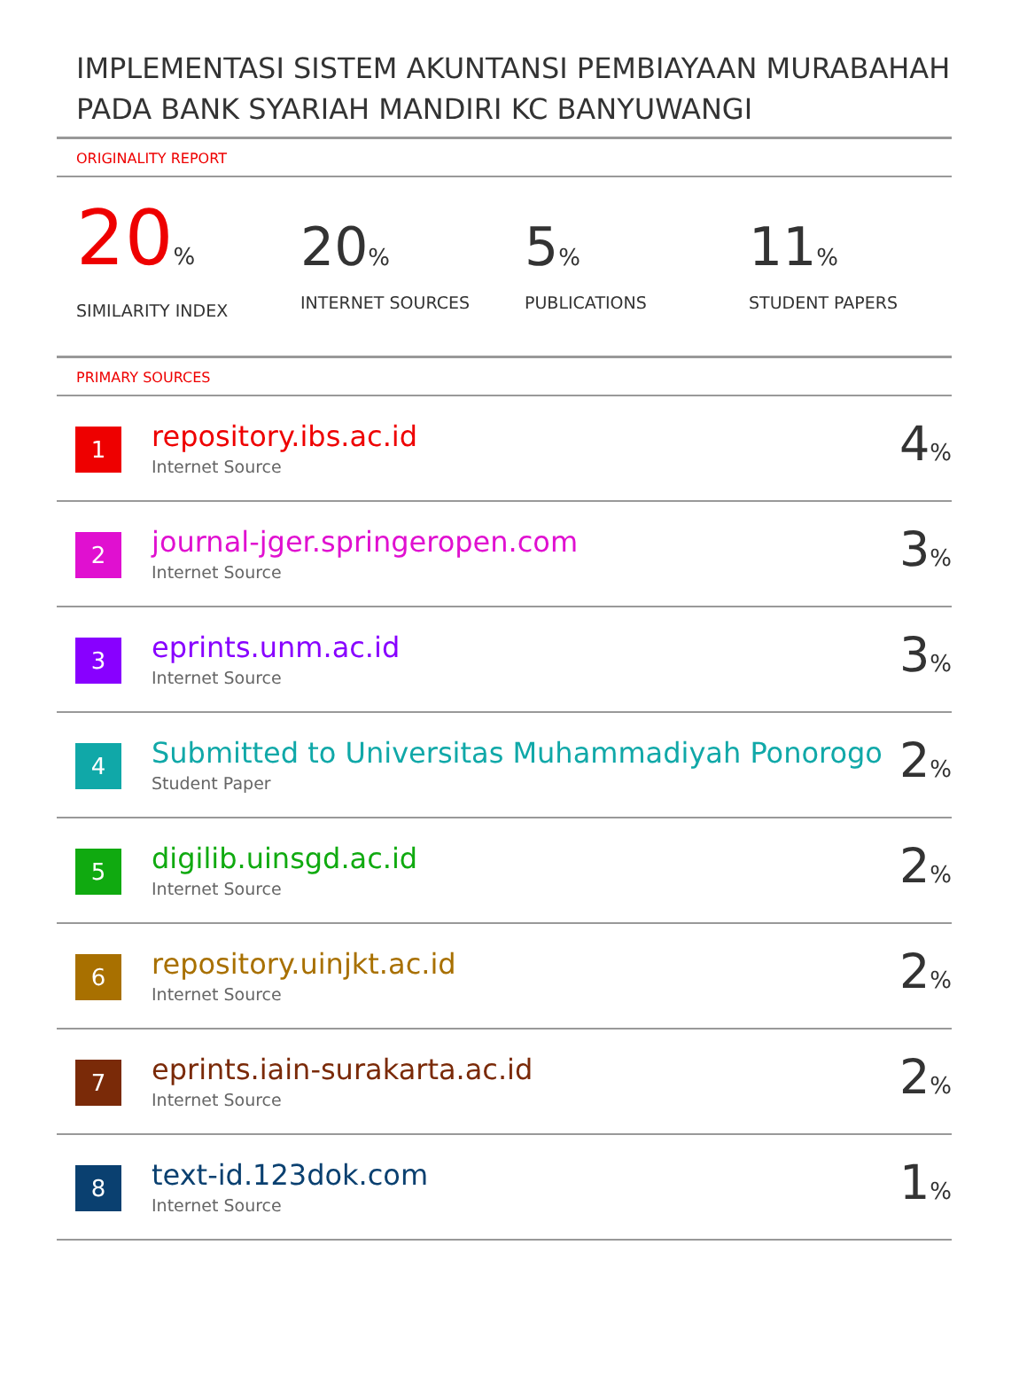IMPLEMENTASI SISTEM AKUNTANSI PEMBIAYAAN MURABAHAH PADA BANK SYARIAH MANDIRI KC BANYUWANGI
ORIGINALITY REPORT
20%
SIMILARITY INDEX
20%
INTERNET SOURCES
5%
PUBLICATIONS
11%
STUDENT PAPERS
PRIMARY SOURCES
| 1 | repository.ibs.ac.id Internet Source | 4 % |
| 2 | journal-jger.springeropen.com Internet Source | 3 % |
| 3 | eprints.unm.ac.id Internet Source | 3 % |
| 4 | Submitted to Universitas Muhammadiyah Ponorogo Student Paper | 2 % |
| 5 | digilib.uinsgd.ac.id Internet Source | 2 % |
| 6 | repository.uinjkt.ac.id Internet Source | 2 % |
| 7 | eprints.iain-surakarta.ac.id Internet Source | 2 % |
| 8 | text-id.123dok.com Internet Source | 1 % |